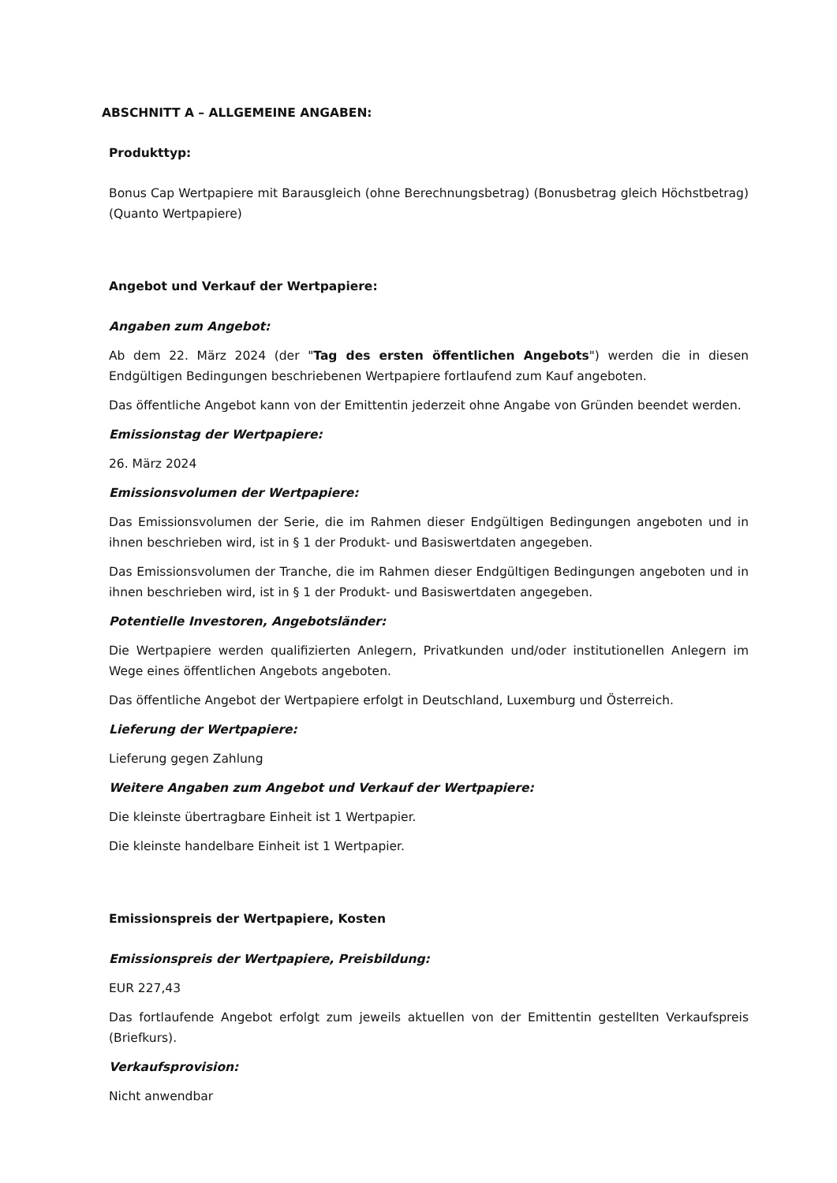ABSCHNITT A – ALLGEMEINE ANGABEN:
Produkttyp:
Bonus Cap Wertpapiere mit Barausgleich (ohne Berechnungsbetrag) (Bonusbetrag gleich Höchstbetrag) (Quanto Wertpapiere)
Angebot und Verkauf der Wertpapiere:
Angaben zum Angebot:
Ab dem 22. März 2024 (der "Tag des ersten öffentlichen Angebots") werden die in diesen Endgültigen Bedingungen beschriebenen Wertpapiere fortlaufend zum Kauf angeboten.
Das öffentliche Angebot kann von der Emittentin jederzeit ohne Angabe von Gründen beendet werden.
Emissionstag der Wertpapiere:
26. März 2024
Emissionsvolumen der Wertpapiere:
Das Emissionsvolumen der Serie, die im Rahmen dieser Endgültigen Bedingungen angeboten und in ihnen beschrieben wird, ist in § 1 der Produkt- und Basiswertdaten angegeben.
Das Emissionsvolumen der Tranche, die im Rahmen dieser Endgültigen Bedingungen angeboten und in ihnen beschrieben wird, ist in § 1 der Produkt- und Basiswertdaten angegeben.
Potentielle Investoren, Angebotsländer:
Die Wertpapiere werden qualifizierten Anlegern, Privatkunden und/oder institutionellen Anlegern im Wege eines öffentlichen Angebots angeboten.
Das öffentliche Angebot der Wertpapiere erfolgt in Deutschland, Luxemburg und Österreich.
Lieferung der Wertpapiere:
Lieferung gegen Zahlung
Weitere Angaben zum Angebot und Verkauf der Wertpapiere:
Die kleinste übertragbare Einheit ist 1 Wertpapier.
Die kleinste handelbare Einheit ist 1 Wertpapier.
Emissionspreis der Wertpapiere, Kosten
Emissionspreis der Wertpapiere, Preisbildung:
EUR 227,43
Das fortlaufende Angebot erfolgt zum jeweils aktuellen von der Emittentin gestellten Verkaufspreis (Briefkurs).
Verkaufsprovision:
Nicht anwendbar